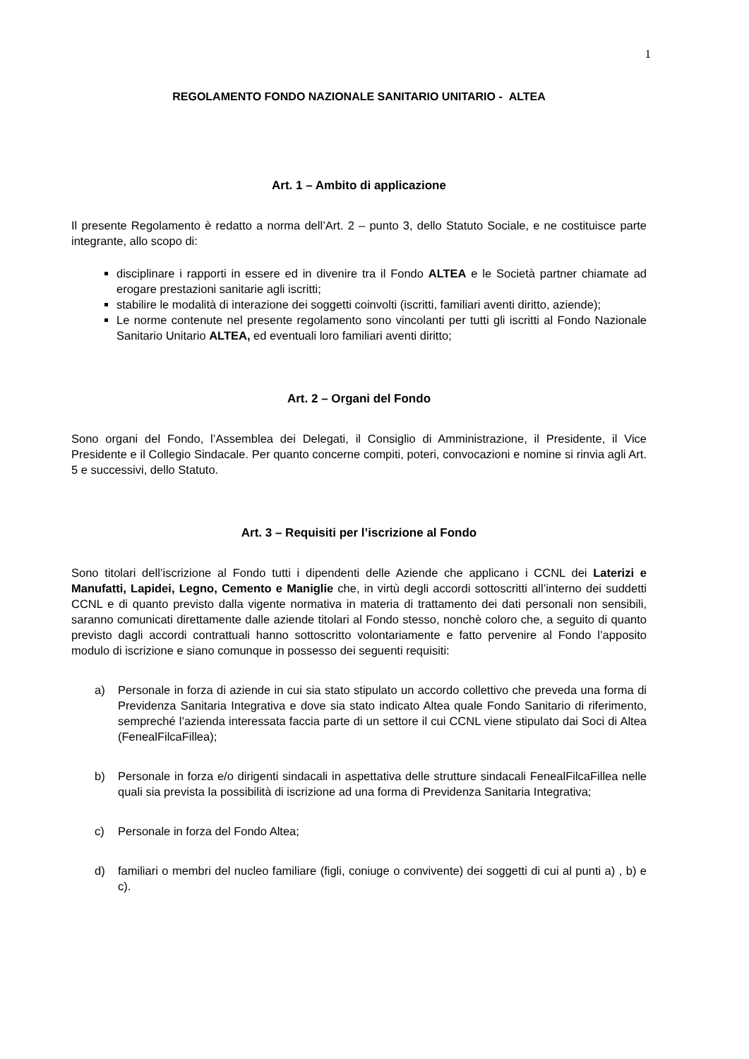1
REGOLAMENTO FONDO NAZIONALE SANITARIO UNITARIO - ALTEA
Art. 1 – Ambito di applicazione
Il presente Regolamento è redatto a norma dell’Art. 2 – punto 3, dello Statuto Sociale, e ne costituisce parte integrante, allo scopo di:
disciplinare i rapporti in essere ed in divenire tra il Fondo ALTEA e le Società partner chiamate ad erogare prestazioni sanitarie agli iscritti;
stabilire le modalità di interazione dei soggetti coinvolti (iscritti, familiari aventi diritto, aziende);
Le norme contenute nel presente regolamento sono vincolanti per tutti gli iscritti al Fondo Nazionale Sanitario Unitario ALTEA, ed eventuali loro familiari aventi diritto;
Art. 2 – Organi del Fondo
Sono organi del Fondo, l’Assemblea dei Delegati, il Consiglio di Amministrazione, il Presidente, il Vice Presidente e il Collegio Sindacale. Per quanto concerne compiti, poteri, convocazioni e nomine si rinvia agli Art. 5 e successivi, dello Statuto.
Art. 3 – Requisiti per l’iscrizione al Fondo
Sono titolari dell’iscrizione al Fondo tutti i dipendenti delle Aziende che applicano i CCNL dei Laterizi e Manufatti, Lapidei, Legno, Cemento e Maniglie che, in virtù degli accordi sottoscritti all’interno dei suddetti CCNL e di quanto previsto dalla vigente normativa in materia di trattamento dei dati personali non sensibili, saranno comunicati direttamente dalle aziende titolari al Fondo stesso, nonchè coloro che, a seguito di quanto previsto dagli accordi contrattuali hanno sottoscritto volontariamente e fatto pervenire al Fondo l’apposito modulo di iscrizione e siano comunque in possesso dei seguenti requisiti:
a) Personale in forza di aziende in cui sia stato stipulato un accordo collettivo che preveda una forma di Previdenza Sanitaria Integrativa e dove sia stato indicato Altea quale Fondo Sanitario di riferimento, sempreché l’azienda interessata faccia parte di un settore il cui CCNL viene stipulato dai Soci di Altea (FenealFilcaFillea);
b) Personale in forza e/o dirigenti sindacali in aspettativa delle strutture sindacali FenealFilcaFillea nelle quali sia prevista la possibilità di iscrizione ad una forma di Previdenza Sanitaria Integrativa;
c) Personale in forza del Fondo Altea;
d) familiari o membri del nucleo familiare (figli, coniuge o convivente) dei soggetti di cui al punti a) , b) e c).